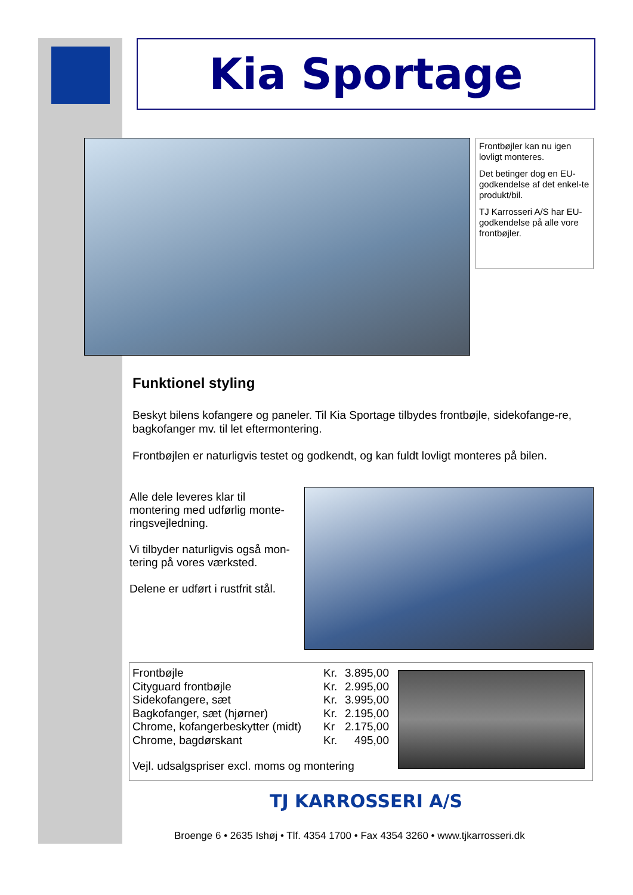Kia Sportage
Frontbøjler kan nu igen lovligt monteres.
Det betinger dog en EU-godkendelse af det enkel-te produkt/bil.
TJ Karrosseri A/S har EU-godkendelse på alle vore frontbøjler.
Funktionel styling
Beskyt bilens kofangere og paneler. Til Kia Sportage tilbydes frontbøjle, sidekofange-re, bagkofanger mv. til let eftermontering.
Frontbøjlen er naturligvis testet og godkendt, og kan fuldt lovligt monteres på bilen.
Alle dele leveres klar til montering med udførlig monte-ringsvejledning.
Vi tilbyder naturligvis også mon-tering på vores værksted.
Delene er udført i rustfrit stål.
| Frontbøjle | Kr. | 3.895,00 |
| Cityguard frontbøjle | Kr. | 2.995,00 |
| Sidekofangere, sæt | Kr. | 3.995,00 |
| Bagkofanger, sæt (hjørner) | Kr. | 2.195,00 |
| Chrome, kofangerbeskytter (midt) | Kr | 2.175,00 |
| Chrome, bagdørskant | Kr. | 495,00 |
Vejl. udsalgspriser excl. moms og montering
TJ KARROSSERI A/S
Broenge 6 • 2635 Ishøj • Tlf. 4354 1700 • Fax 4354 3260 • www.tjkarrosseri.dk